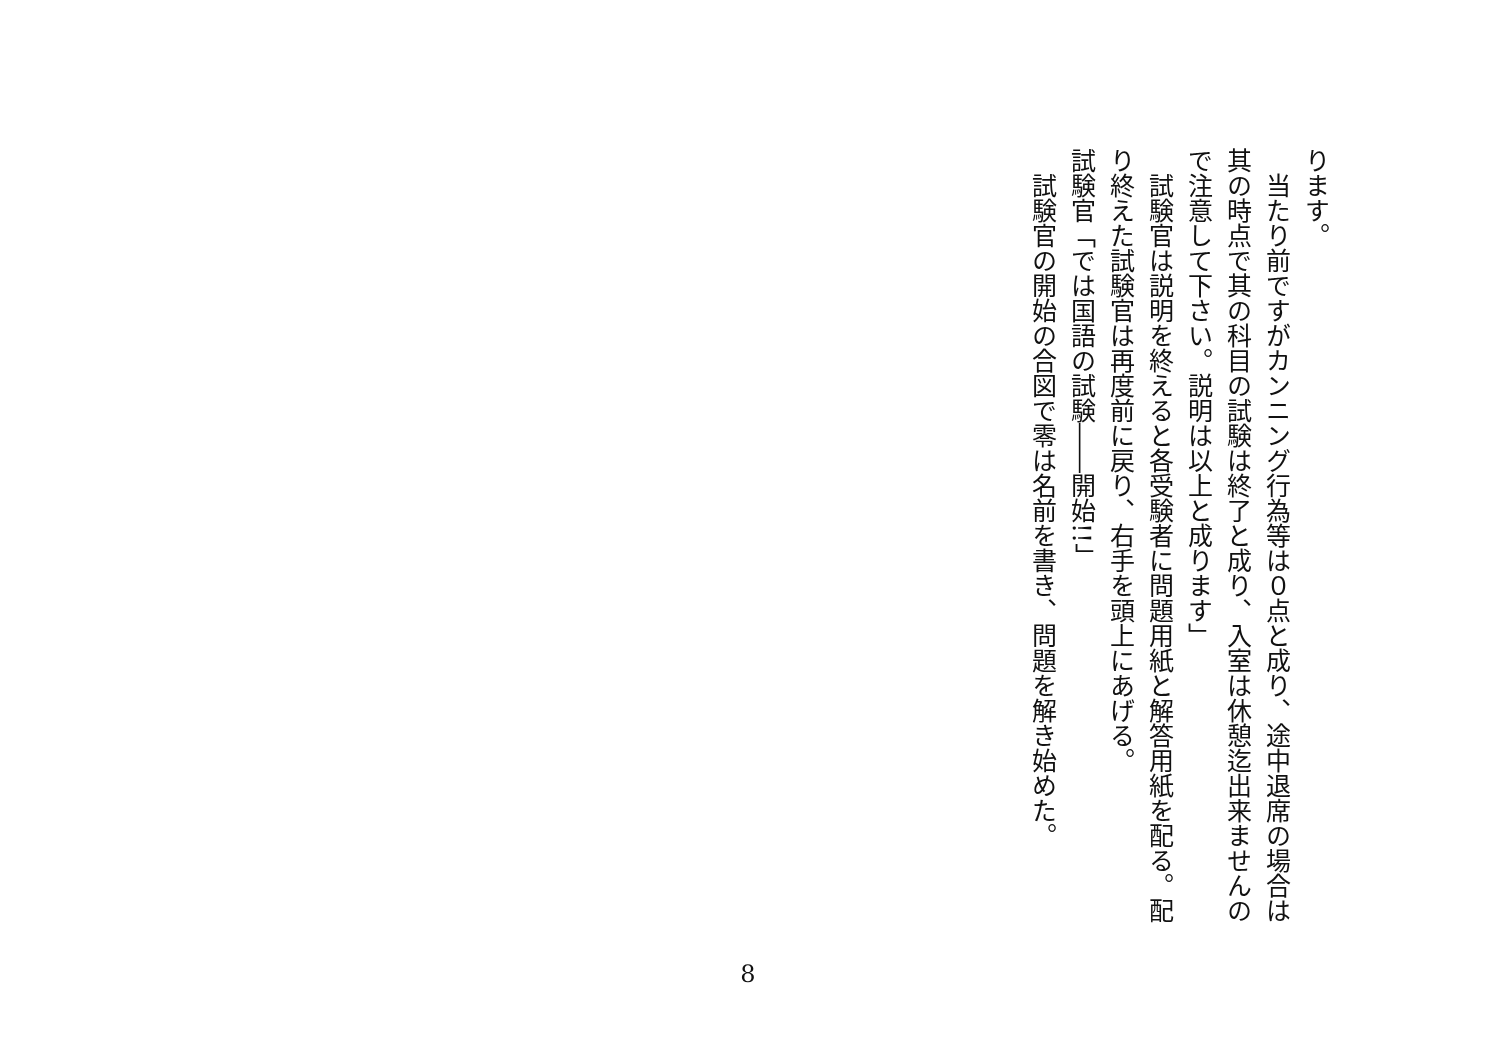ります。
　当たり前ですがカンニング行為等は０点と成り、途中退席の場合は其の時点で其の科目の試験は終了と成り、入室は休憩迄出来ませんので注意して下さい。説明は以上と成ります」
　試験官は説明を終えると各受験者に問題用紙と解答用紙を配る。配り終えた試験官は再度前に戻り、右手を頭上にあげる。
試験官「では国語の試験――開始!!」
　試験官の開始の合図で零は名前を書き、問題を解き始めた。
8